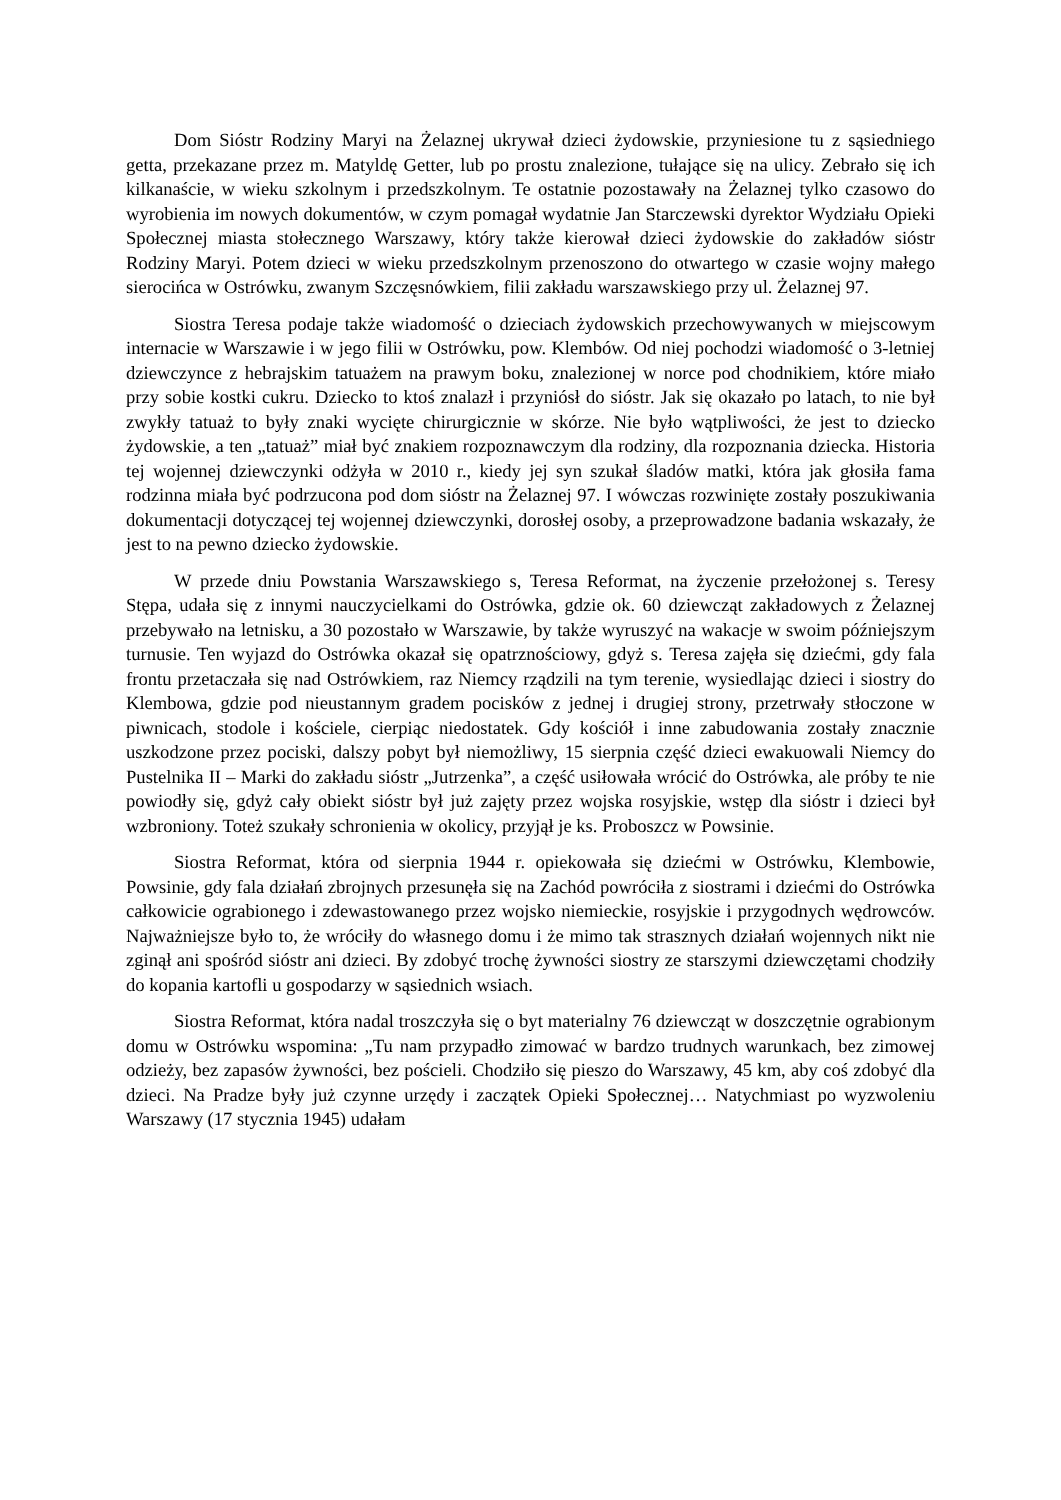Dom Sióstr Rodziny Maryi na Żelaznej ukrywał dzieci żydowskie, przyniesione tu z sąsiedniego getta, przekazane przez m. Matyldę Getter, lub po prostu znalezione, tułające się na ulicy. Zebrało się ich kilkanaście, w wieku szkolnym i przedszkolnym. Te ostatnie pozostawały na Żelaznej tylko czasowo do wyrobienia im nowych dokumentów, w czym pomagał wydatnie Jan Starczewski dyrektor Wydziału Opieki Społecznej miasta stołecznego Warszawy, który także kierował dzieci żydowskie do zakładów sióstr Rodziny Maryi. Potem dzieci w wieku przedszkolnym przenoszono do otwartego w czasie wojny małego sierocińca w Ostrówku, zwanym Szczęsnówkiem, filii zakładu warszawskiego przy ul. Żelaznej 97.
Siostra Teresa podaje także wiadomość o dzieciach żydowskich przechowywanych w miejscowym internacie w Warszawie i w jego filii w Ostrówku, pow. Klembów. Od niej pochodzi wiadomość o 3-letniej dziewczynce z hebrajskim tatuażem na prawym boku, znalezionej w norce pod chodnikiem, które miało przy sobie kostki cukru. Dziecko to ktoś znalazł i przyniósł do sióstr. Jak się okazało po latach, to nie był zwykły tatuaż to były znaki wycięte chirurgicznie w skórze. Nie było wątpliwości, że jest to dziecko żydowskie, a ten „tatuaż” miał być znakiem rozpoznawczym dla rodziny, dla rozpoznania dziecka. Historia tej wojennej dziewczynki odżyła w 2010 r., kiedy jej syn szukał śladów matki, która jak głosiła fama rodzinna miała być podrzucona pod dom sióstr na Żelaznej 97. I wówczas rozwinięte zostały poszukiwania dokumentacji dotyczącej tej wojennej dziewczynki, dorosłej osoby, a przeprowadzone badania wskazały, że jest to na pewno dziecko żydowskie.
W przede dniu Powstania Warszawskiego s, Teresa Reformat, na życzenie przełożonej s. Teresy Stępa, udała się z innymi nauczycielkami do Ostrówka, gdzie ok. 60 dziewcząt zakładowych z Żelaznej przebywało na letnisku, a 30 pozostało w Warszawie, by także wyruszyć na wakacje w swoim późniejszym turnusie. Ten wyjazd do Ostrówka okazał się opatrznościowy, gdyż s. Teresa zajęła się dziećmi, gdy fala frontu przetaczała się nad Ostrówkiem, raz Niemcy rządzili na tym terenie, wysiedlając dzieci i siostry do Klembowa, gdzie pod nieustannym gradem pocisków z jednej i drugiej strony, przetrwały stłoczone w piwnicach, stodole i kościele, cierpiąc niedostatek. Gdy kościół i inne zabudowania zostały znacznie uszkodzone przez pociski, dalszy pobyt był niemożliwy, 15 sierpnia część dzieci ewakuowali Niemcy do Pustelnika II – Marki do zakładu sióstr „Jutrzenka”, a część usiłowała wrócić do Ostrówka, ale próby te nie powiodły się, gdyż cały obiekt sióstr był już zajęty przez wojska rosyjskie, wstęp dla sióstr i dzieci był wzbroniony. Toteż szukały schronienia w okolicy, przyjął je ks. Proboszcz w Powsinie.
Siostra Reformat, która od sierpnia 1944 r. opiekowała się dziećmi w Ostrówku, Klembowie, Powsinie, gdy fala działań zbrojnych przesunęła się na Zachód powróciła z siostrami i dziećmi do Ostrówka całkowicie ograbionego i zdewastowanego przez wojsko niemieckie, rosyjskie i przygodnych wędrowców. Najważniejsze było to, że wróciły do własnego domu i że mimo tak strasznych działań wojennych nikt nie zginął ani spośród sióstr ani dzieci. By zdobyć trochę żywności siostry ze starszymi dziewczętami chodziły do kopania kartofli u gospodarzy w sąsiednich wsiach.
Siostra Reformat, która nadal troszczyła się o byt materialny 76 dziewcząt w doszczętnie ograbionym domu w Ostrówku wspomina: „Tu nam przypadło zimować w bardzo trudnych warunkach, bez zimowej odzieży, bez zapasów żywności, bez pościeli. Chodziło się pieszo do Warszawy, 45 km, aby coś zdobyć dla dzieci. Na Pradze były już czynne urzędy i zaczątek Opieki Społecznej… Natychmiast po wyzwoleniu Warszawy (17 stycznia 1945) udałam